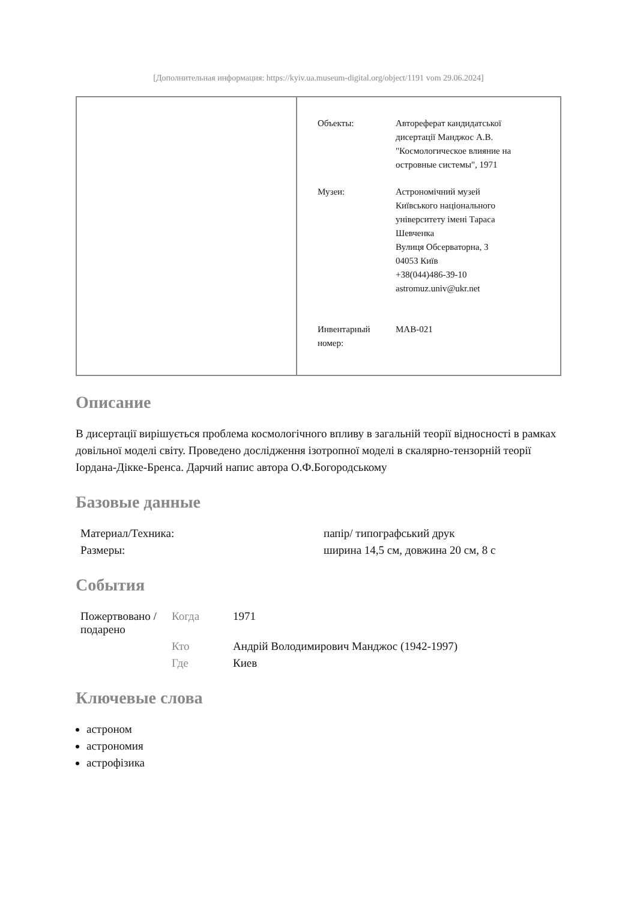[Дополнительная информация: https://kyiv.ua.museum-digital.org/object/1191 vom 29.06.2024]
| Объекты: | Автореферат кандидатської дисертації Манджос А.В. "Космологическое влияние на островные системы", 1971 |
| Музеи: | Астрономічний музей Київського національного університету імені Тараса Шевченка Вулиця Обсерваторна, 3 04053 Київ +38(044)486-39-10 astromuz.univ@ukr.net |
| Инвентарный номер: | MAB-021 |
Описание
В дисертації вирішується проблема космологічного впливу в загальній теорії відносності в рамках довільної моделі світу. Проведено дослідження ізотропної моделі в скалярно-тензорній теорії Іордана-Дікке-Бренса. Дарчий напис автора О.Ф.Богородському
Базовые данные
| Материал/Техника: | папір/ типографський друк |
| Размеры: | ширина 14,5 см, довжина 20 см, 8 с |
События
| Пожертвовано / подарено | Когда | 1971 |
| | Кто | Андрій Володимирович Манджос (1942-1997) |
| | Где | Киев |
Ключевые слова
астроном
астрономия
астрофізика